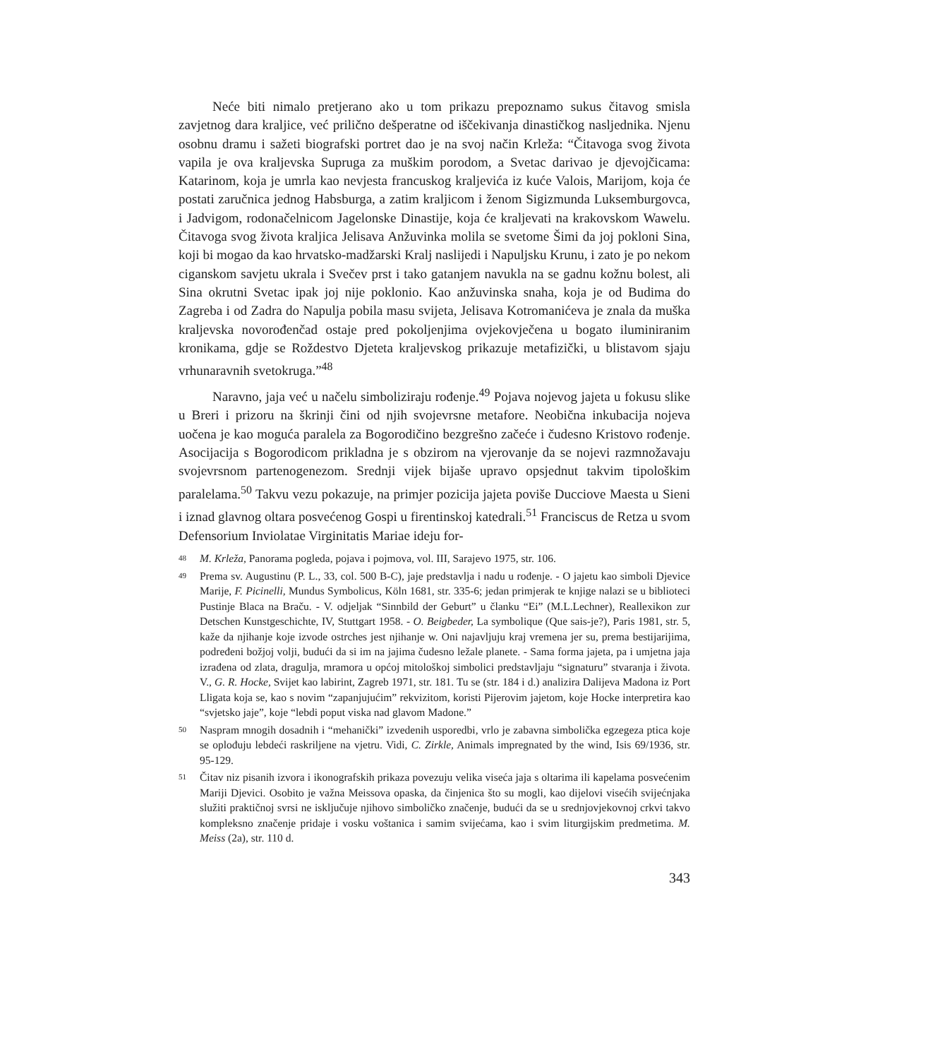Neće biti nimalo pretjerano ako u tom prikazu prepoznamo sukus čitavog smisla zavjetnog dara kraljice, već prilično dešperatne od iščekivanja dinastičkog nasljednika. Njenu osobnu dramu i sažeti biografski portret dao je na svoj način Krleža: “Čitavoga svog života vapila je ova kraljevska Supruga za muškim porodom, a Svetac darivao je djevojčicama: Katarinom, koja je umrla kao nevjesta francuskog kraljevića iz kuće Valois, Marijom, koja će postati zaručnica jednog Habsburga, a zatim kraljicom i ženom Sigizmunda Luksemburgovca, i Jadvigom, rodonačelnicom Jagelonske Dinastije, koja će kraljevati na krakovskom Wawelu. Čitavoga svog života kraljica Jelisava Anžuvinka molila se svetome Šimi da joj pokloni Sina, koji bi mogao da kao hrvatsko-madžarski Kralj naslijedi i Napuljsku Krunu, i zato je po nekom ciganskom savjetu ukrala i Svečev prst i tako gatanjem navukla na se gadnu kožnu bolest, ali Sina okrutni Svetac ipak joj nije poklonio. Kao anžuvinska snaha, koja je od Budima do Zagreba i od Zadra do Napulja pobila masu svijeta, Jelisava Kotromanićeva je znala da muška kraljevska novorođenčad ostaje pred pokoljenjima ovjekovječena u bogato iluminiranim kronikama, gdje se Roždestvo Djeteta kraljevskog prikazuje metafizički, u blistavom sjaju vrhunaravnih svetokruga.”<sup>48</sup>
Naravno, jaja već u načelu simboliziraju rođenje.<sup>49</sup> Pojava nojevog jajeta u fokusu slike u Breri i prizoru na škrinji čini od njih svojevrsne metafore. Neobična inkubacija nojeva uočena je kao moguća paralela za Bogorodičino bezgrešno začeće i čudesno Kristovo rođenje. Asocijacija s Bogorodicom prikladna je s obzirom na vjerovanje da se nojevi razmnožavaju svojevrsnom partenogenezom. Srednji vijek bijaše upravo opsjednut takvim tipološkim paralelama.<sup>50</sup> Takvu vezu pokazuje, na primjer pozicija jajeta poviše Ducciove Maesta u Sieni i iznad glavnog oltara posvećenog Gospi u firentinskoj katedrali.<sup>51</sup> Franciscus de Retza u svom Defensorium Inviolatae Virginitatis Mariae ideju for-
48 M. Krleža, Panorama pogleda, pojava i pojmova, vol. III, Sarajevo 1975, str. 106.
49 Prema sv. Augustinu (P. L., 33, col. 500 B-C), jaje predstavlja i nadu u rođenje. - O jajetu kao simboli Djevice Marije, F. Picinelli, Mundus Symbolicus, Köln 1681, str. 335-6; jedan primjerak te knjige nalazi se u biblioteci Pustinje Blaca na Braču. - V. odjeljak “Sinnbild der Geburt” u članku “Ei” (M.L.Lechner), Reallexikon zur Detschen Kunstgeschichte, IV, Stuttgart 1958. - O. Beigbeder, La symbolique (Que sais-je?), Paris 1981, str. 5, kaže da njihanje koje izvode ostrches jest njihanje w. Oni najavljuju kraj vremena jer su, prema bestijarijima, podređeni božjoj volji, budući da si im na jajima čudesno ležale planete. - Sama forma jajeta, pa i umjetna jaja izrađena od zlata, dragulja, mramora u općoj mitološkoj simbolici predstavljaju “signaturu” stvaranja i života. V., G. R. Hocke, Svijet kao labirint, Zagreb 1971, str. 181. Tu se (str. 184 i d.) analizira Dalijeva Madona iz Port Lligata koja se, kao s novim “zapanjujućim” rekvizitom, koristi Pijerovim jajetom, koje Hocke interpretira kao “svjetsko jaje”, koje “lebdi poput viska nad glavom Madone.”
50 Naspram mnogih dosadnih i “mehanički” izvedenih usporedbi, vrlo je zabavna simbolička egzegeza ptica koje se oplođuju lebdeći raskriljene na vjetru. Vidi, C. Zirkle, Animals impregnated by the wind, Isis 69/1936, str. 95-129.
51 Čitav niz pisanih izvora i ikonografskih prikaza povezuju velika viseća jaja s oltarima ili kapelama posvećenim Mariji Djevici. Osobito je važna Meissova opaska, da činjenica što su mogli, kao dijelovi visećih svijećnjaka služiti praktičnoj svrsi ne isključuje njihovo simboličko značenje, budući da se u srednjovjekovnoj crkvi takvo kompleksno značenje pridaje i vosku voštanica i samim svijećama, kao i svim liturgijskim predmetima. M. Meiss (2a), str. 110 d.
343